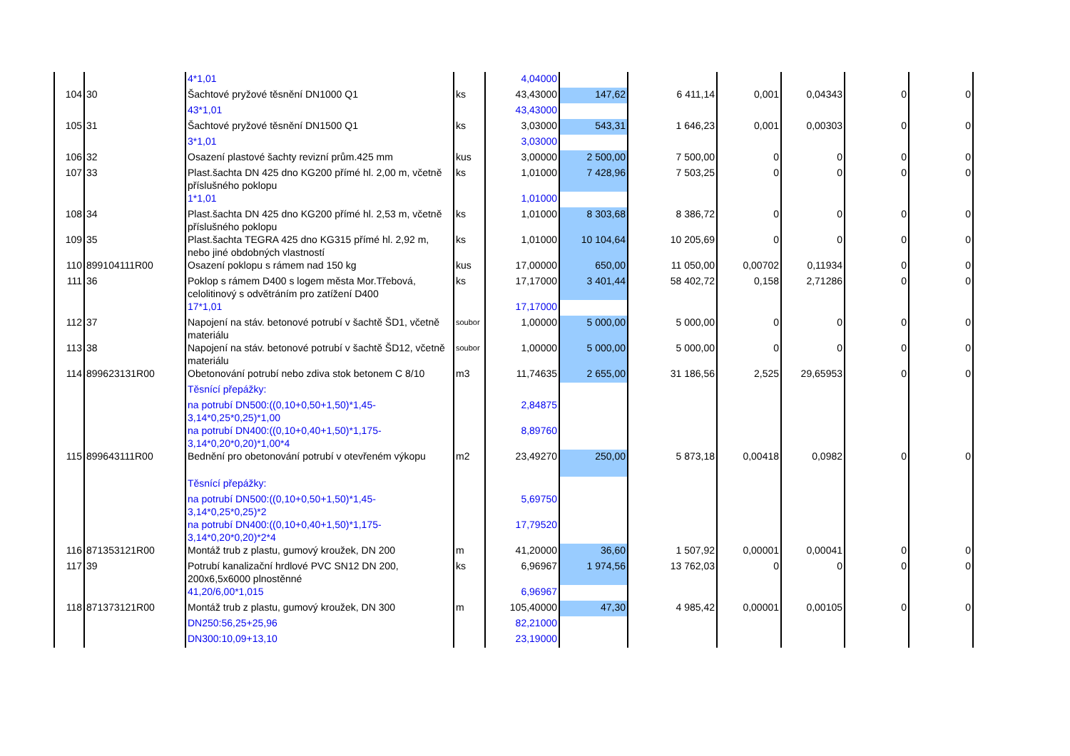| | | 4*1,01 | | 4,04000 | | | | | | |
| 104 | 30 | Šachtové pryžové těsnění DN1000 Q1 | ks | 43,43000 | 147,62 | 6 411,14 | 0,001 | 0,04343 | 0 | 0 |
| | | 43*1,01 | | 43,43000 | | | | | | |
| 105 | 31 | Šachtové pryžové těsnění DN1500 Q1 | ks | 3,03000 | 543,31 | 1 646,23 | 0,001 | 0,00303 | 0 | 0 |
| | | 3*1,01 | | 3,03000 | | | | | | |
| 106 | 32 | Osazení plastové šachty revizní prům.425 mm | kus | 3,00000 | 2 500,00 | 7 500,00 | 0 | 0 | 0 | 0 |
| 107 | 33 | Plast.šachta DN 425 dno KG200 přímé hl. 2,00 m, včetně příslušného poklopu | ks | 1,01000 | 7 428,96 | 7 503,25 | 0 | 0 | 0 | 0 |
| | | 1*1,01 | | 1,01000 | | | | | | |
| 108 | 34 | Plast.šachta DN 425 dno KG200 přímé hl. 2,53 m, včetně příslušného poklopu | ks | 1,01000 | 8 303,68 | 8 386,72 | 0 | 0 | 0 | 0 |
| 109 | 35 | Plast.šachta TEGRA 425 dno KG315 přímé hl. 2,92 m, nebo jiné obdobných vlastností | ks | 1,01000 | 10 104,64 | 10 205,69 | 0 | 0 | 0 | 0 |
| 110 | 899104111R00 | Osazení poklopu s rámem nad 150 kg | kus | 17,00000 | 650,00 | 11 050,00 | 0,00702 | 0,11934 | 0 | 0 |
| 111 | 36 | Poklop s rámem D400 s logem města Mor.Třebová, celolitinový s odvětráním pro zatížení D400 | ks | 17,17000 | 3 401,44 | 58 402,72 | 0,158 | 2,71286 | 0 | 0 |
| | | 17*1,01 | | 17,17000 | | | | | | |
| 112 | 37 | Napojení na stáv. betonové potrubí v šachtě ŠD1, včetně materiálu | soubor | 1,00000 | 5 000,00 | 5 000,00 | 0 | 0 | 0 | 0 |
| 113 | 38 | Napojení na stáv. betonové potrubí v šachtě ŠD12, včetně materiálu | soubor | 1,00000 | 5 000,00 | 5 000,00 | 0 | 0 | 0 | 0 |
| 114 | 899623131R00 | Obetonování potrubí nebo zdiva stok betonem C 8/10 | m3 | 11,74635 | 2 655,00 | 31 186,56 | 2,525 | 29,65953 | 0 | 0 |
| | | Těsnící přepážky: | | | | | | | | |
| | | na potrubí DN500:((0,10+0,50+1,50)*1,45-3,14*0,25*0,25)*1,00 | | 2,84875 | | | | | | |
| | | na potrubí DN400:((0,10+0,40+1,50)*1,175-3,14*0,20*0,20)*1,00*4 | | 8,89760 | | | | | | |
| 115 | 899643111R00 | Bednění pro obetonování potrubí v otevřeném výkopu | m2 | 23,49270 | 250,00 | 5 873,18 | 0,00418 | 0,0982 | 0 | 0 |
| | | Těsnící přepážky: | | | | | | | | |
| | | na potrubí DN500:((0,10+0,50+1,50)*1,45-3,14*0,25*0,25)*2 | | 5,69750 | | | | | | |
| | | na potrubí DN400:((0,10+0,40+1,50)*1,175-3,14*0,20*0,20)*2*4 | | 17,79520 | | | | | | |
| 116 | 871353121R00 | Montáž trub z plastu, gumový kroužek, DN 200 | m | 41,20000 | 36,60 | 1 507,92 | 0,00001 | 0,00041 | 0 | 0 |
| 117 | 39 | Potrubí kanalizační hrdlové PVC SN12 DN 200, 200x6,5x6000 plnostěnné | ks | 6,96967 | 1 974,56 | 13 762,03 | 0 | 0 | 0 | 0 |
| | | 41,20/6,00*1,015 | | 6,96967 | | | | | | |
| 118 | 871373121R00 | Montáž trub z plastu, gumový kroužek, DN 300 | m | 105,40000 | 47,30 | 4 985,42 | 0,00001 | 0,00105 | 0 | 0 |
| | | DN250:56,25+25,96 | | 82,21000 | | | | | | |
| | | DN300:10,09+13,10 | | 23,19000 | | | | | | |